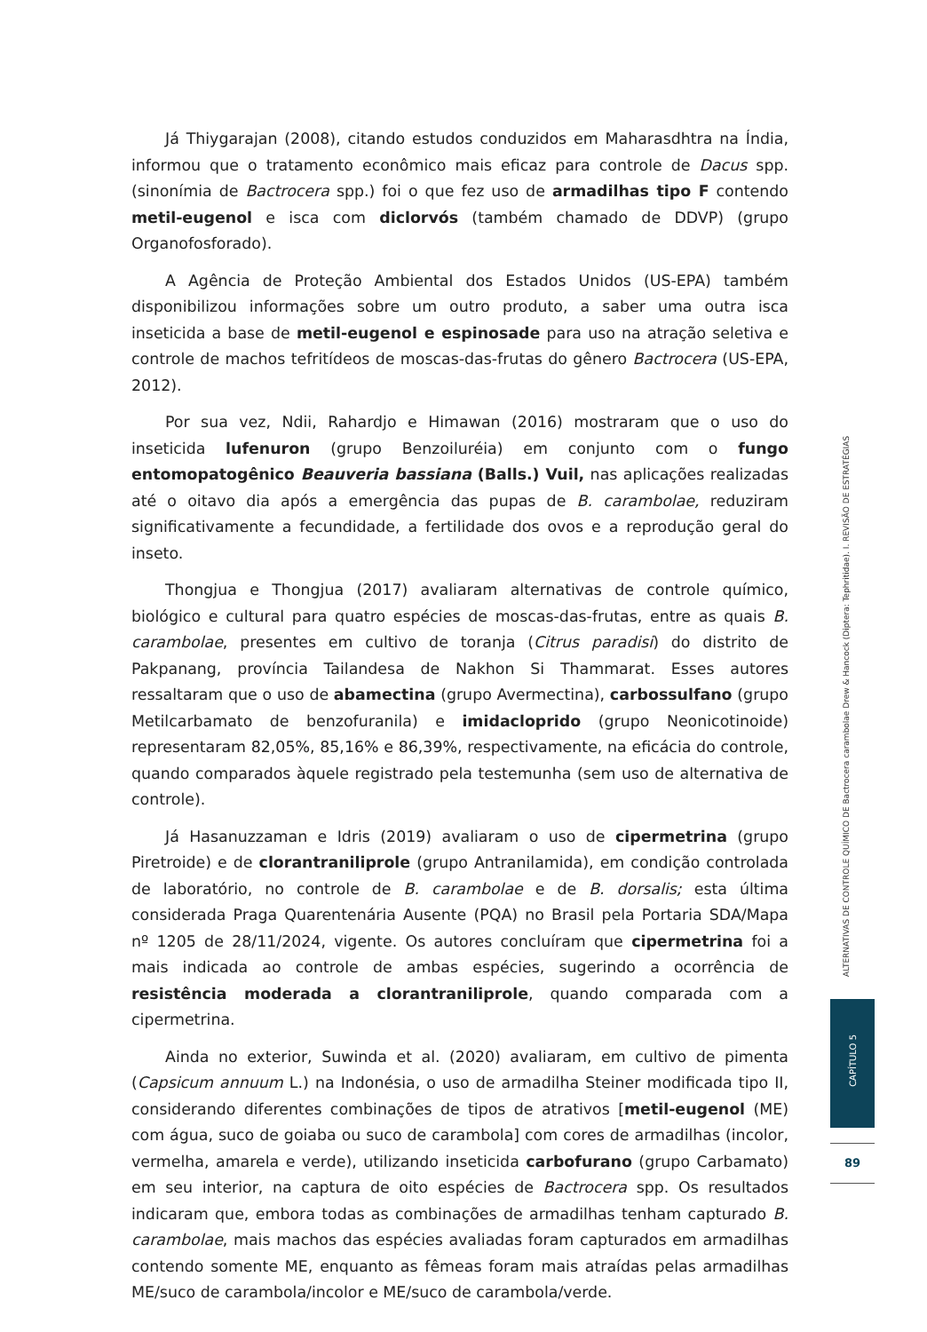Já Thiygarajan (2008), citando estudos conduzidos em Maharasdhtra na Índia, informou que o tratamento econômico mais eficaz para controle de Dacus spp. (sinonímia de Bactrocera spp.) foi o que fez uso de armadilhas tipo F contendo metil-eugenol e isca com diclorvós (também chamado de DDVP) (grupo Organofosforado).
A Agência de Proteção Ambiental dos Estados Unidos (US-EPA) também disponibilizou informações sobre um outro produto, a saber uma outra isca inseticida a base de metil-eugenol e espinosade para uso na atração seletiva e controle de machos tefritídeos de moscas-das-frutas do gênero Bactrocera (US-EPA, 2012).
Por sua vez, Ndii, Rahardjo e Himawan (2016) mostraram que o uso do inseticida lufenuron (grupo Benzoiluréia) em conjunto com o fungo entomopatogênico Beauveria bassiana (Balls.) Vuil, nas aplicações realizadas até o oitavo dia após a emergência das pupas de B. carambolae, reduziram significativamente a fecundidade, a fertilidade dos ovos e a reprodução geral do inseto.
Thongjua e Thongjua (2017) avaliaram alternativas de controle químico, biológico e cultural para quatro espécies de moscas-das-frutas, entre as quais B. carambolae, presentes em cultivo de toranja (Citrus paradisi) do distrito de Pakpanang, província Tailandesa de Nakhon Si Thammarat. Esses autores ressaltaram que o uso de abamectina (grupo Avermectina), carbossulfano (grupo Metilcarbamato de benzofuranila) e imidacloprido (grupo Neonicotinoide) representaram 82,05%, 85,16% e 86,39%, respectivamente, na eficácia do controle, quando comparados àquele registrado pela testemunha (sem uso de alternativa de controle).
Já Hasanuzzaman e Idris (2019) avaliaram o uso de cipermetrina (grupo Piretroide) e de clorantraniliprole (grupo Antranilamida), em condição controlada de laboratório, no controle de B. carambolae e de B. dorsalis; esta última considerada Praga Quarentenária Ausente (PQA) no Brasil pela Portaria SDA/Mapa nº 1205 de 28/11/2024, vigente. Os autores concluíram que cipermetrina foi a mais indicada ao controle de ambas espécies, sugerindo a ocorrência de resistência moderada a clorantraniliprole, quando comparada com a cipermetrina.
Ainda no exterior, Suwinda et al. (2020) avaliaram, em cultivo de pimenta (Capsicum annuum L.) na Indonésia, o uso de armadilha Steiner modificada tipo II, considerando diferentes combinações de tipos de atrativos [metil-eugenol (ME) com água, suco de goiaba ou suco de carambola] com cores de armadilhas (incolor, vermelha, amarela e verde), utilizando inseticida carbofurano (grupo Carbamato) em seu interior, na captura de oito espécies de Bactrocera spp. Os resultados indicaram que, embora todas as combinações de armadilhas tenham capturado B. carambolae, mais machos das espécies avaliadas foram capturados em armadilhas contendo somente ME, enquanto as fêmeas foram mais atraídas pelas armadilhas ME/suco de carambola/incolor e ME/suco de carambola/verde.
ALTERNATIVAS DE CONTROLE QUÍMICO DE Bactrocera carambolae Drew & Hancock (Diptera: Tephritidae). I. REVISÃO DE ESTRATÉGIAS
CAPÍTULO 5
89